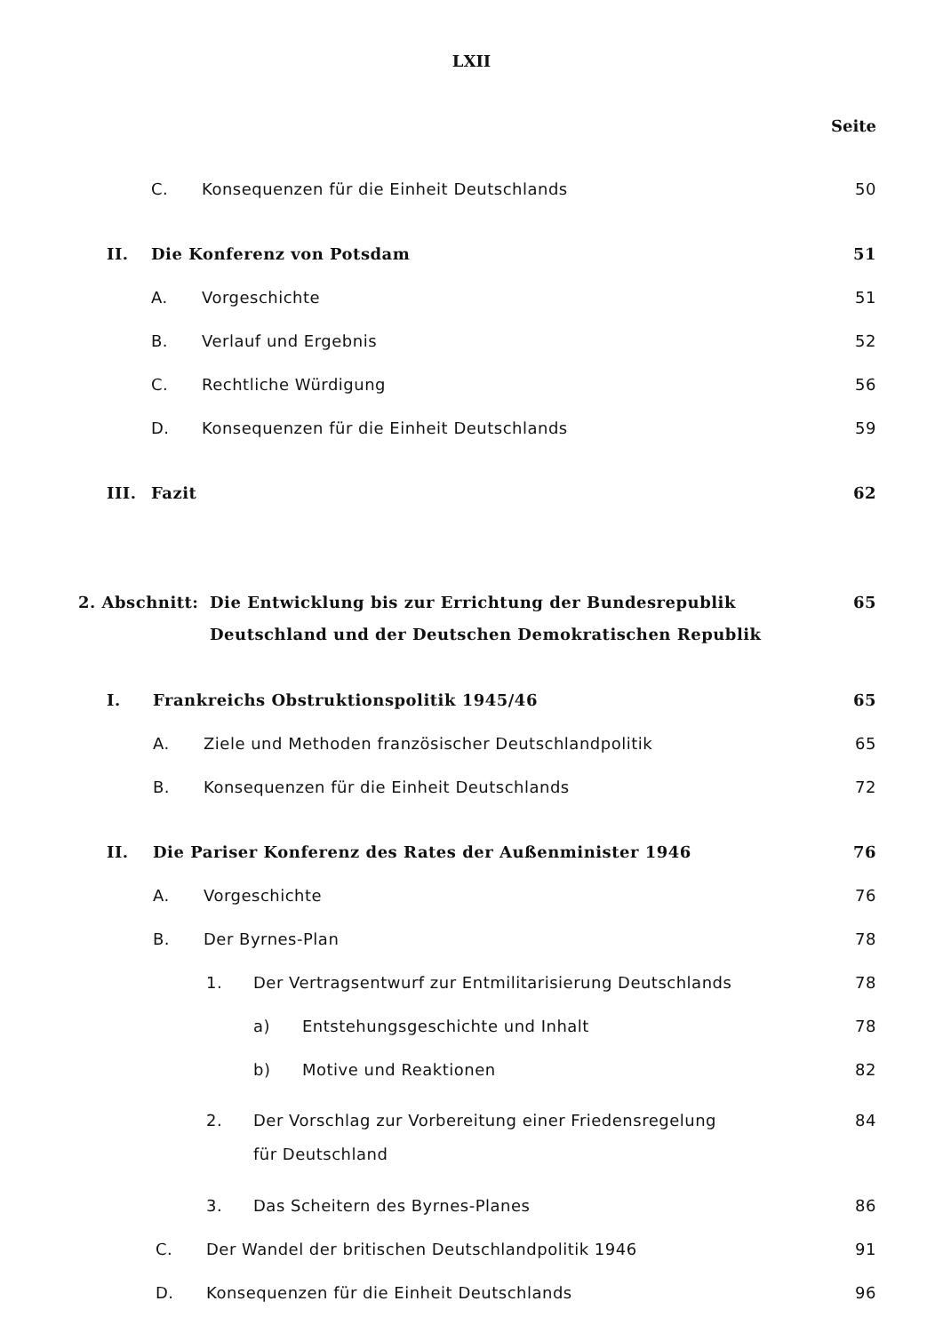LXII
Seite
C. Konsequenzen für die Einheit Deutschlands 50
II. Die Konferenz von Potsdam 51
A. Vorgeschichte 51
B. Verlauf und Ergebnis 52
C. Rechtliche Würdigung 56
D. Konsequenzen für die Einheit Deutschlands 59
III. Fazit 62
2. Abschnitt: Die Entwicklung bis zur Errichtung der Bundesrepublik
Deutschland und der Deutschen Demokratischen Republik 65
I. Frankreichs Obstruktionspolitik 1945/46 65
A. Ziele und Methoden französischer Deutschlandpolitik 65
B. Konsequenzen für die Einheit Deutschlands 72
II. Die Pariser Konferenz des Rates der Außenminister 1946 76
A. Vorgeschichte 76
B. Der Byrnes-Plan 78
1. Der Vertragsentwurf zur Entmilitarisierung Deutschlands 78
a) Entstehungsgeschichte und Inhalt 78
b) Motive und Reaktionen 82
2. Der Vorschlag zur Vorbereitung einer Friedensregelung
für Deutschland 84
3. Das Scheitern des Byrnes-Planes 86
C. Der Wandel der britischen Deutschlandpolitik 1946 91
D. Konsequenzen für die Einheit Deutschlands 96